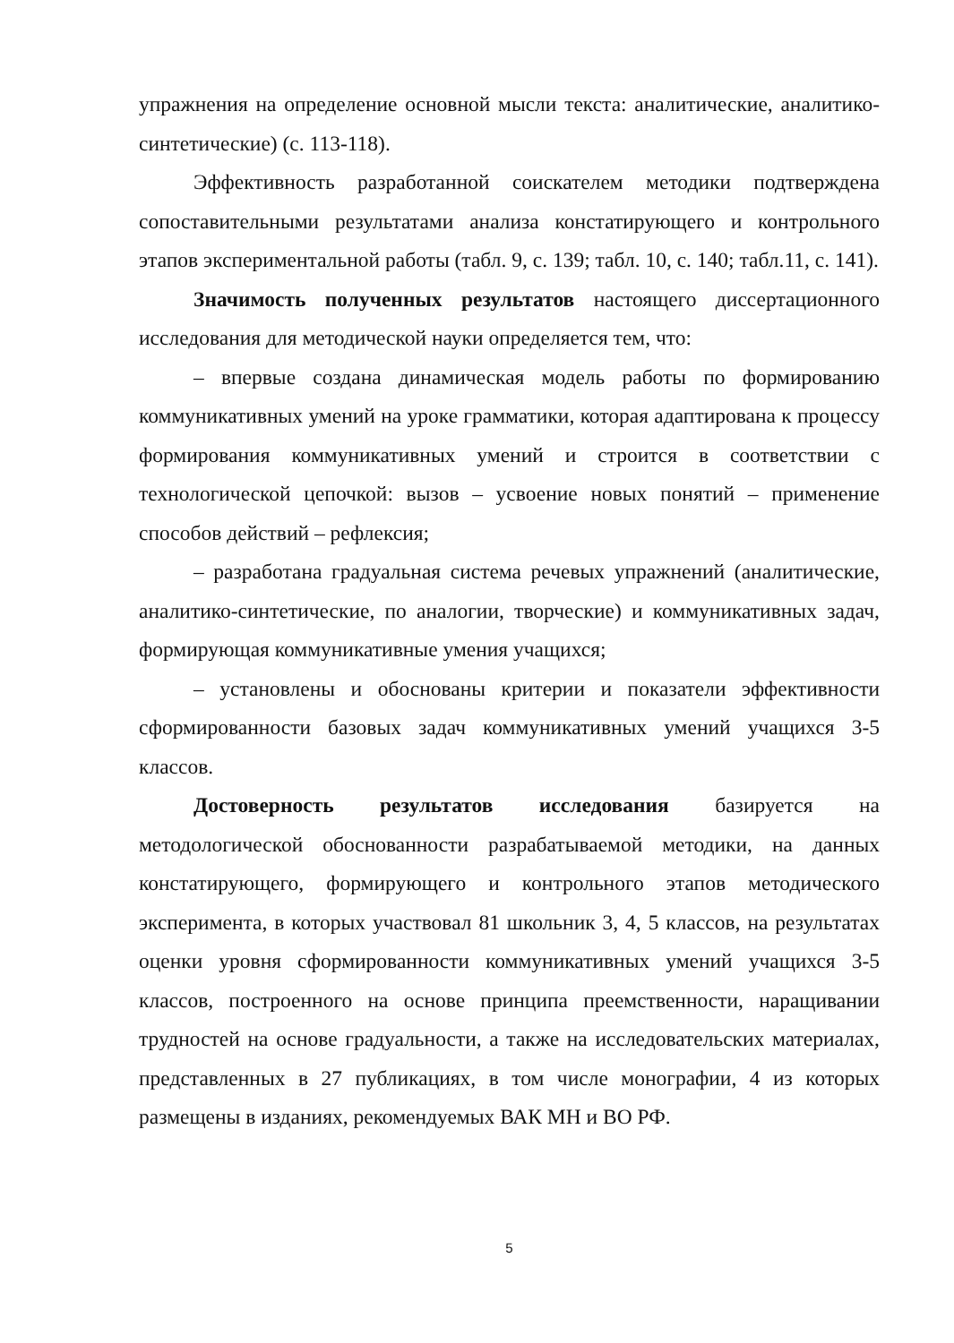упражнения на определение основной мысли текста: аналитические, аналитико-синтетические) (с. 113-118).
Эффективность разработанной соискателем методики подтверждена сопоставительными результатами анализа констатирующего и контрольного этапов экспериментальной работы (табл. 9, с. 139; табл. 10, с. 140; табл.11, с. 141).
Значимость полученных результатов настоящего диссертационного исследования для методической науки определяется тем, что:
– впервые создана динамическая модель работы по формированию коммуникативных умений на уроке грамматики, которая адаптирована к процессу формирования коммуникативных умений и строится в соответствии с технологической цепочкой: вызов – усвоение новых понятий – применение способов действий – рефлексия;
– разработана градуальная система речевых упражнений (аналитические, аналитико-синтетические, по аналогии, творческие) и коммуникативных задач, формирующая коммуникативные умения учащихся;
– установлены и обоснованы критерии и показатели эффективности сформированности базовых задач коммуникативных умений учащихся 3-5 классов.
Достоверность результатов исследования базируется на методологической обоснованности разрабатываемой методики, на данных констатирующего, формирующего и контрольного этапов методического эксперимента, в которых участвовал 81 школьник 3, 4, 5 классов, на результатах оценки уровня сформированности коммуникативных умений учащихся 3-5 классов, построенного на основе принципа преемственности, наращивании трудностей на основе градуальности, а также на исследовательских материалах, представленных в 27 публикациях, в том числе монографии, 4 из которых размещены в изданиях, рекомендуемых ВАК МН и ВО РФ.
5